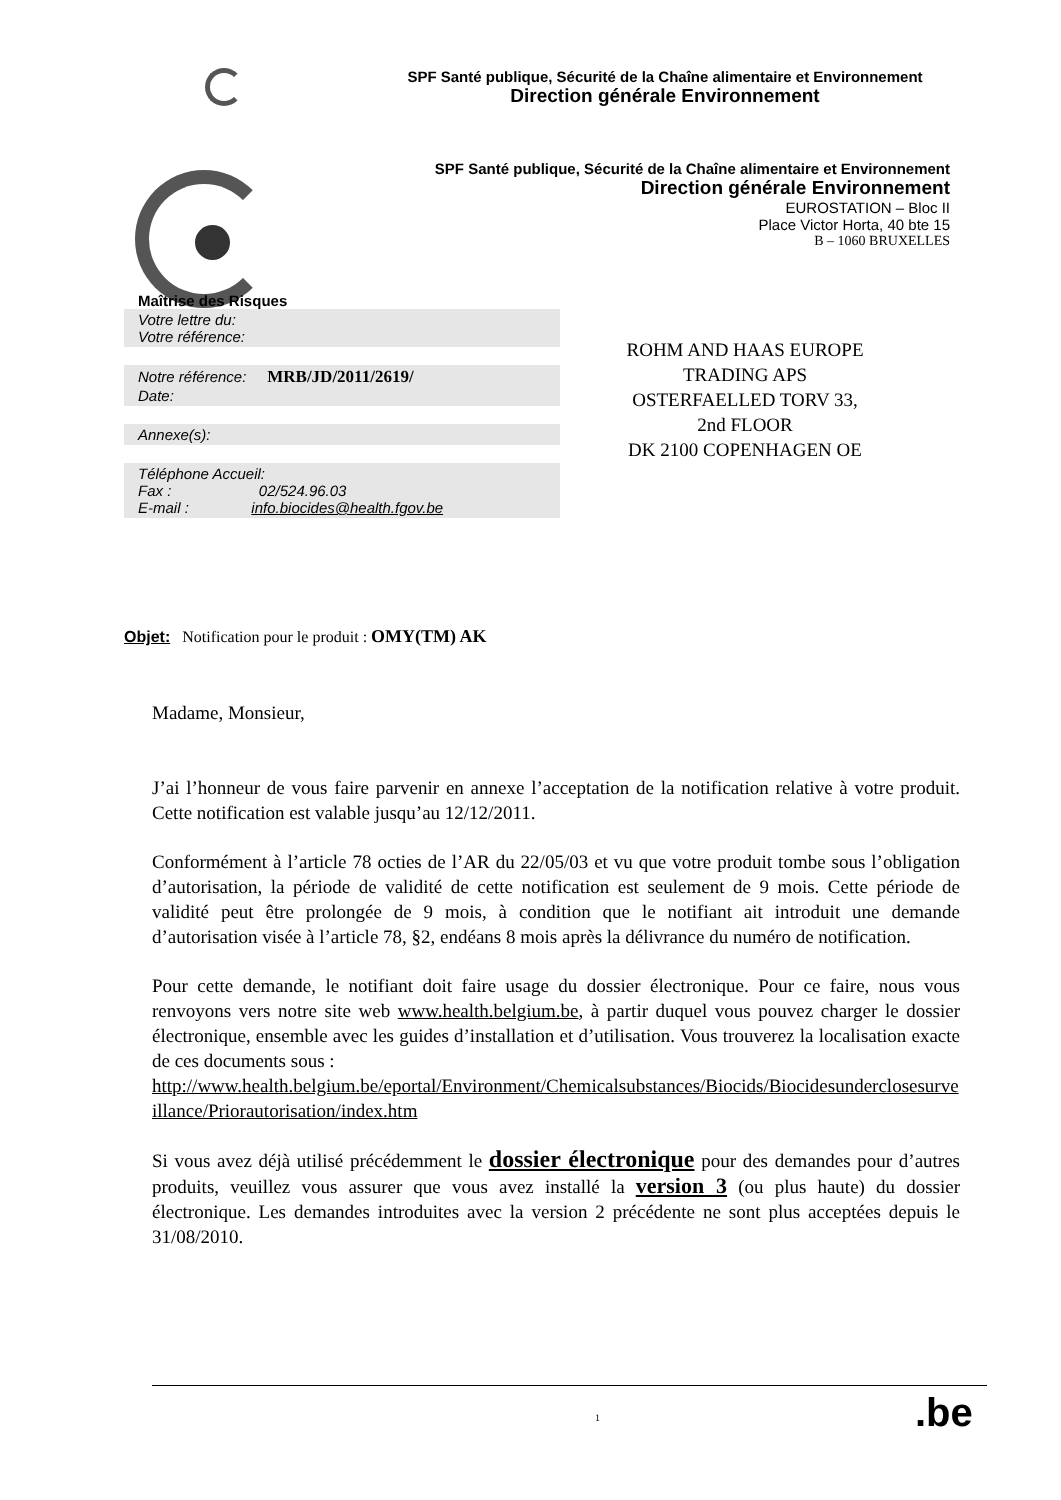SPF Santé publique, Sécurité de la Chaîne alimentaire et Environnement
Direction générale Environnement
SPF Santé publique, Sécurité de la Chaîne alimentaire et Environnement
Direction générale Environnement
EUROSTATION – Bloc II
Place Victor Horta, 40 bte 15
B – 1060 BRUXELLES
Maîtrise des Risques
Votre lettre du:
Votre référence:
Notre référence: MRB/JD/2011/2619/
Date:
Annexe(s):
Téléphone Accueil:
Fax : 02/524.96.03
E-mail : info.biocides@health.fgov.be
ROHM AND HAAS EUROPE
TRADING APS
OSTERFAELLED TORV 33,
2nd FLOOR
DK 2100 COPENHAGEN OE
Objet: Notification pour le produit : OMY(TM) AK
Madame, Monsieur,
J’ai l’honneur de vous faire parvenir en annexe l’acceptation de la notification relative à votre produit. Cette notification est valable jusqu’au 12/12/2011.
Conformément à l’article 78 octies de l’AR du 22/05/03 et vu que votre produit tombe sous l’obligation d’autorisation, la période de validité de cette notification est seulement de 9 mois. Cette période de validité peut être prolongée de 9 mois, à condition que le notifiant ait introduit une demande d’autorisation visée à l’article 78, §2, endéans 8 mois après la délivrance du numéro de notification.
Pour cette demande, le notifiant doit faire usage du dossier électronique. Pour ce faire, nous vous renvoyons vers notre site web www.health.belgium.be, à partir duquel vous pouvez charger le dossier électronique, ensemble avec les guides d’installation et d’utilisation. Vous trouverez la localisation exacte de ces documents sous :
http://www.health.belgium.be/eportal/Environment/Chemicalsubstances/Biocids/Biocidesunderclosesurveillance/Priorautorisation/index.htm
Si vous avez déjà utilisé précédemment le dossier électronique pour des demandes pour d’autres produits, veuillez vous assurer que vous avez installé la version 3 (ou plus haute) du dossier électronique. Les demandes introduites avec la version 2 précédente ne sont plus acceptées depuis le 31/08/2010.
1 .be